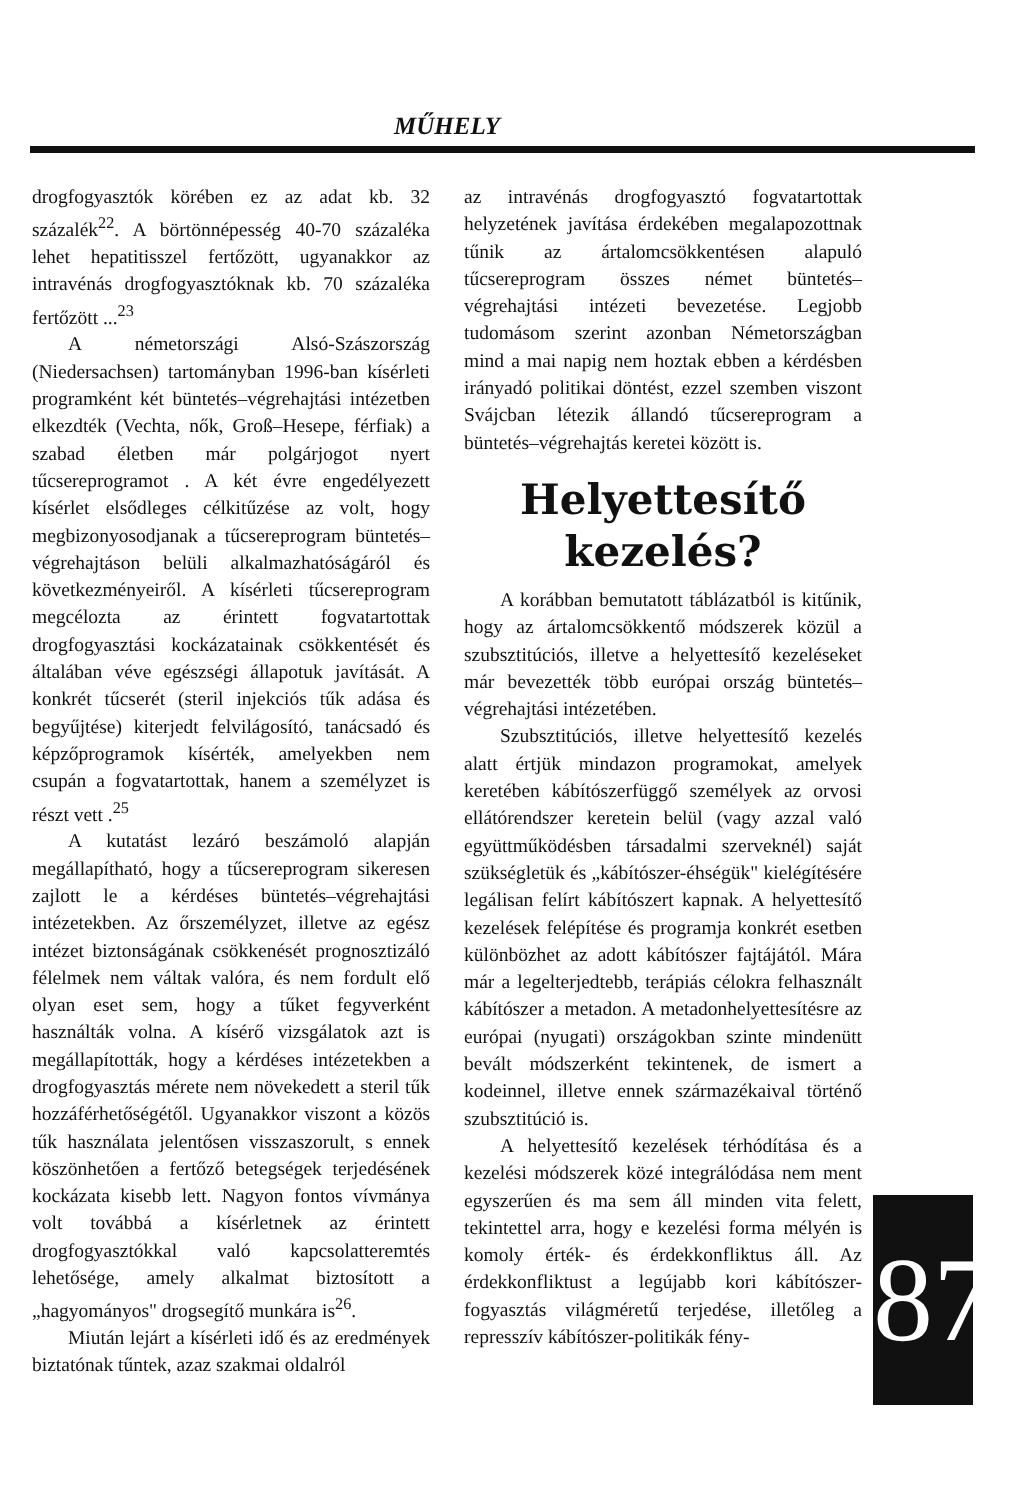MŰHELY
drogfogyasztók körében ez az adat kb. 32 százalék<sup>22</sup>. A börtönnépesség 40-70 százaléka lehet hepatitisszel fertőzött, ugyanakkor az intravénás drogfogyasztóknak kb. 70 százaléka fertőzött ...<sup>23</sup>
A németországi Alsó-Szászország (Niedersachsen) tartományban 1996-ban kísérleti programként két büntetés–végrehajtási intézetben elkezdték (Vechta, nők, Groß–Hesepe, férfiak) a szabad életben már polgárjogot nyert tűcsereprogramot . A két évre engedélyezett kísérlet elsődleges célkitűzése az volt, hogy megbizonyosodjanak a tűcsereprogram büntetés–végrehajtáson belüli alkalmazhatóságáról és következményeiről. A kísérleti tűcsereprogram megcélozta az érintett fogvatartottak drogfogyasztási kockázatainak csökkentését és általában véve egészségi állapotuk javítását. A konkrét tűcserét (steril injekciós tűk adása és begyűjtése) kiterjedt felvilágosító, tanácsadó és képzőprogramok kísérték, amelyekben nem csupán a fogvatartottak, hanem a személyzet is részt vett .<sup>25</sup>
A kutatást lezáró beszámoló alapján megállapítható, hogy a tűcsereprogram sikeresen zajlott le a kérdéses büntetés–végrehajtási intézetekben. Az őrszemélyzet, illetve az egész intézet biztonságának csökkenését prognosztizáló félelmek nem váltak valóra, és nem fordult elő olyan eset sem, hogy a tűket fegyverként használták volna. A kísérő vizsgálatok azt is megállapították, hogy a kérdéses intézetekben a drogfogyasztás mérete nem növekedett a steril tűk hozzáférhetőségétől. Ugyanakkor viszont a közös tűk használata jelentősen visszaszorult, s ennek köszönhetően a fertőző betegségek terjedésének kockázata kisebb lett. Nagyon fontos vívmánya volt továbbá a kísérletnek az érintett drogfogyasztókkal való kapcsolatteremtés lehetősége, amely alkalmat biztosított a „hagyományos" drogsegítő munkára is<sup>26</sup>.
Miután lejárt a kísérleti idő és az eredmények biztatónak tűntek, azaz szakmai oldalról
az intravénás drogfogyasztó fogvatartottak helyzetének javítása érdekében megalapozottnak tűnik az ártalomcsökkentésen alapuló tűcsereprogram összes német büntetés–végrehajtási intézeti bevezetése. Legjobb tudomásom szerint azonban Németországban mind a mai napig nem hoztak ebben a kérdésben irányadó politikai döntést, ezzel szemben viszont Svájcban létezik állandó tűcsereprogram a büntetés–végrehajtás keretei között is.
Helyettesítő kezelés?
A korábban bemutatott táblázatból is kitűnik, hogy az ártalomcsökkentő módszerek közül a szubsztitúciós, illetve a helyettesítő kezeléseket már bevezették több európai ország büntetés–végrehajtási intézetében.
Szubsztitúciós, illetve helyettesítő kezelés alatt értjük mindazon programokat, amelyek keretében kábítószerfüggő személyek az orvosi ellátórendszer keretein belül (vagy azzal való együttműködésben társadalmi szerveknél) saját szükségletük és „kábítószer-éhségük" kielégítésére legálisan felírt kábítószert kapnak. A helyettesítő kezelések felépítése és programja konkrét esetben különbözhet az adott kábítószer fajtájától. Mára már a legelterjedtebb, terápiás célokra felhasznált kábítószer a metadon. A metadonhelyettesítésre az európai (nyugati) országokban szinte mindenütt bevált módszerként tekintenek, de ismert a kodeinnel, illetve ennek származékaival történő szubsztitúció is.
A helyettesítő kezelések térhódítása és a kezelési módszerek közé integrálódása nem ment egyszerűen és ma sem áll minden vita felett, tekintettel arra, hogy e kezelési forma mélyén is komoly érték- és érdekkonfliktus áll. Az érdekkonfliktust a legújabb kori kábítószer-fogyasztás világméretű terjedése, illetőleg a represszív kábítószer-politikák fény-
8 7